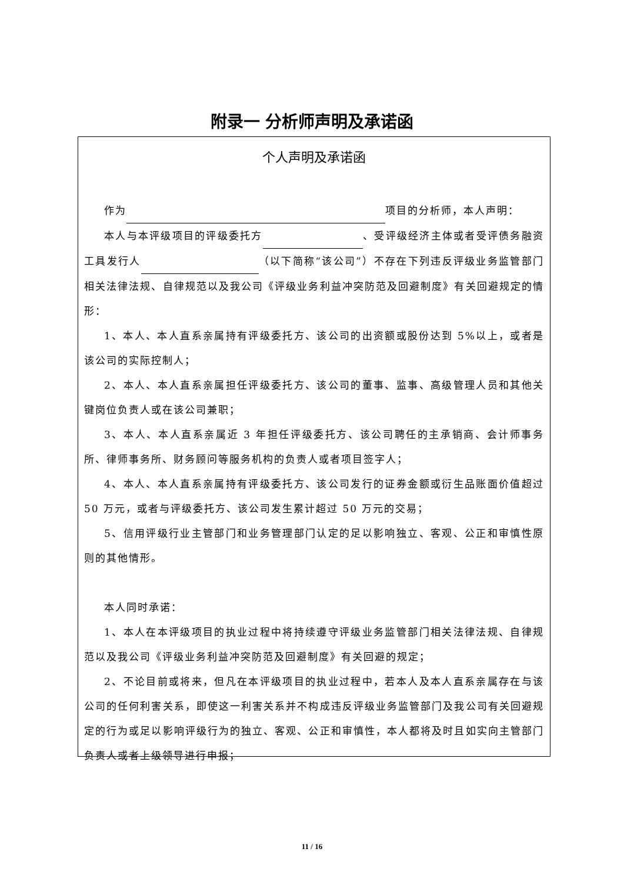附录一 分析师声明及承诺函
个人声明及承诺函
作为 项目的分析师，本人声明：
本人与本评级项目的评级委托方 、受评级经济主体或者受评债务融资工具发行人 （以下简称“该公司”）不存在下列违反评级业务监管部门相关法律法规、自律规范以及我公司《评级业务利益冲突防范及回避制度》有关回避规定的情形：
1、本人、本人直系亲属持有评级委托方、该公司的出资额或股份达到 5%以上，或者是该公司的实际控制人；
2、本人、本人直系亲属担任评级委托方、该公司的董事、监事、高级管理人员和其他关键岗位负责人或在该公司兼职；
3、本人、本人直系亲属近 3 年担任评级委托方、该公司聘任的主承销商、会计师事务所、律师事务所、财务顾问等服务机构的负责人或者项目签字人；
4、本人、本人直系亲属持有评级委托方、该公司发行的证券金额或衍生品账面价值超过 50 万元，或者与评级委托方、该公司发生累计超过 50 万元的交易；
5、信用评级行业主管部门和业务管理部门认定的足以影响独立、客观、公正和审慎性原则的其他情形。
本人同时承诺：
1、本人在本评级项目的执业过程中将持续遵守评级业务监管部门相关法律法规、自律规范以及我公司《评级业务利益冲突防范及回避制度》有关回避的规定；
2、不论目前或将来，但凡在本评级项目的执业过程中，若本人及本人直系亲属存在与该公司的任何利害关系，即使这一利害关系并不构成违反评级业务监管部门及我公司有关回避规定的行为或足以影响评级行为的独立、客观、公正和审慎性，本人都将及时且如实向主管部门负责人或者上级领导进行申报；
11 / 16